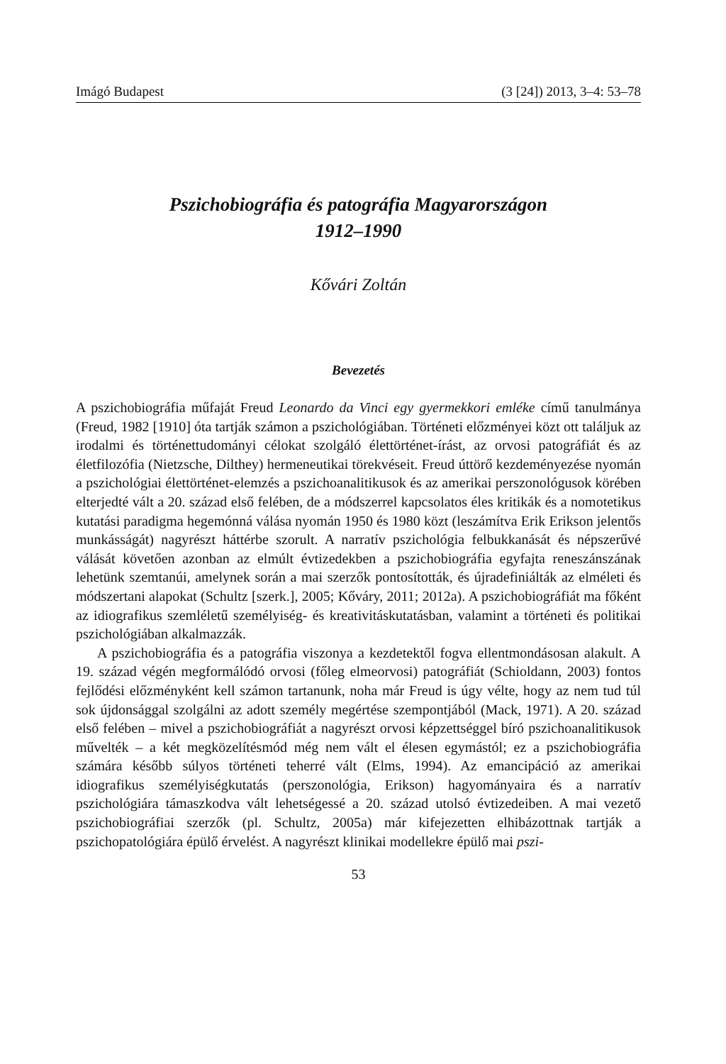Imágó Budapest (3 [24]) 2013, 3–4: 53–78
Pszichobiográfia és patográfia Magyarországon
1912–1990
Kővári Zoltán
Bevezetés
A pszichobiográfia műfaját Freud Leonardo da Vinci egy gyermekkori emléke című tanulmánya (Freud, 1982 [1910] óta tartják számon a pszichológiában. Történeti előzményei közt ott találjuk az irodalmi és történettudományi célokat szolgáló élettörténet-írást, az orvosi patográfiát és az életfilozófia (Nietzsche, Dilthey) hermeneutikai törekvéseit. Freud úttörő kezdeményezése nyomán a pszichológiai élettörténet-elemzés a pszichoanalitikusok és az amerikai perszonológusok körében elterjedté vált a 20. század első felében, de a módszerrel kapcsolatos éles kritikák és a nomotetikus kutatási paradigma hegemónná válása nyomán 1950 és 1980 közt (leszámítva Erik Erikson jelentős munkásságát) nagyrészt háttérbe szorult. A narratív pszichológia felbukkanását és népszerűvé válását követően azonban az elmúlt évtizedekben a pszichobiográfia egyfajta reneszánszának lehetünk szemtanúi, amelynek során a mai szerzők pontosították, és újradefiniálták az elméleti és módszertani alapokat (Schultz [szerk.], 2005; Kőváry, 2011; 2012a). A pszichobiográfiát ma főként az idiografikus szemléletű személyiség- és kreativitáskutatásban, valamint a történeti és politikai pszichológiában alkalmazzák.
A pszichobiográfia és a patográfia viszonya a kezdetektől fogva ellentmondásosan alakult. A 19. század végén megformálódó orvosi (főleg elmeorvosi) patográfiát (Schioldann, 2003) fontos fejlődési előzményként kell számon tartanunk, noha már Freud is úgy vélte, hogy az nem tud túl sok újdonsággal szolgálni az adott személy megértése szempontjából (Mack, 1971). A 20. század első felében – mivel a pszichobiográfiát a nagyrészt orvosi képzettséggel bíró pszichoanalitikusok művelték – a két megközelítésmód még nem vált el élesen egymástól; ez a pszichobiográfia számára később súlyos történeti teherré vált (Elms, 1994). Az emancipáció az amerikai idiografikus személyiségkutatás (perszonológia, Erikson) hagyományaira és a narratív pszichológiára támaszkodva vált lehetségessé a 20. század utolsó évtizedeiben. A mai vezető pszichobiográfiai szerzők (pl. Schultz, 2005a) már kifejezetten elhibázottnak tartják a pszichopatológiára épülő érvelést. A nagyrészt klinikai modellekre épülő mai pszi-
53